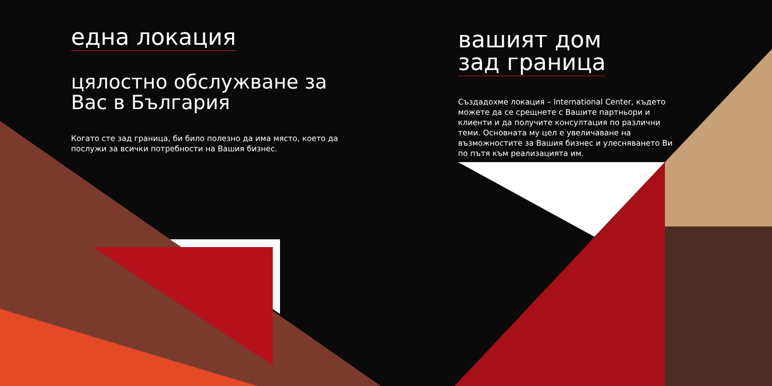една локация
цялостно обслужване за Вас в България
Когато сте зад граница, би било полезно да има място, което да послужи за всички потребности на Вашия бизнес.
вашият дом
зад граница
Създадохме локация – International Center, където можете да се срещнете с Вашите партньори и клиенти и да получите консултация по различни теми. Основната му цел е увеличаване на възможностите за Вашия бизнес и улесняването Ви по пътя към реализацията им.